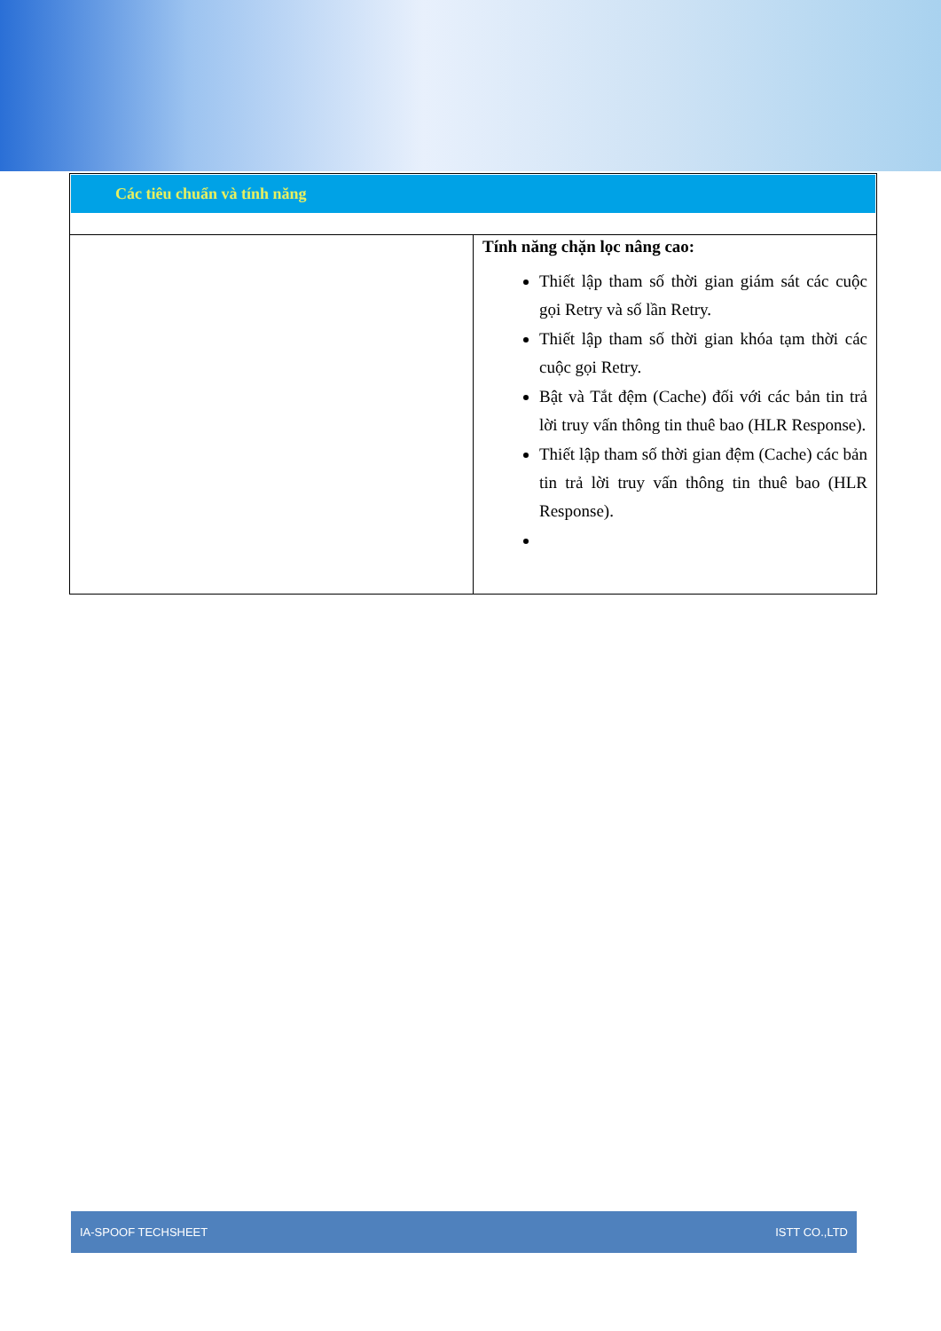Các tiêu chuẩn và tính năng
| | Tính năng chặn lọc nâng cao: Thiết lập tham số thời gian giám sát các cuộc gọi Retry và số lần Retry. Thiết lập tham số thời gian khóa tạm thời các cuộc gọi Retry. Bật và Tắt đệm (Cache) đối với các bản tin trả lời truy vấn thông tin thuê bao (HLR Response). Thiết lập tham số thời gian đệm (Cache) các bản tin trả lời truy vấn thông tin thuê bao (HLR Response). |
IA-SPOOF TECHSHEET ISTT CO.,LTD